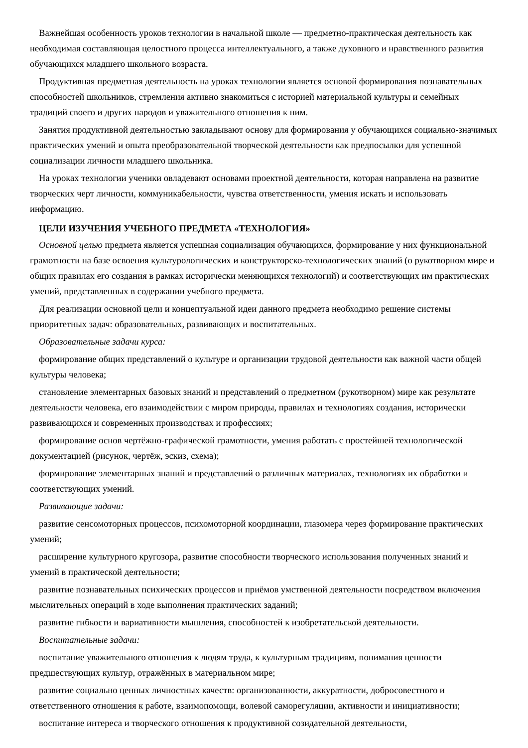Важнейшая особенность уроков технологии в начальной школе — предметно-практическая деятельность как необходимая составляющая целостного процесса интеллектуального, а также духовного и нравственного развития обучающихся младшего школьного возраста.
Продуктивная предметная деятельность на уроках технологии является основой формирования познавательных способностей школьников, стремления активно знакомиться с историей материальной культуры и семейных традиций своего и других народов и уважительного отношения к ним.
Занятия продуктивной деятельностью закладывают основу для формирования у обучающихся социально-значимых практических умений и опыта преобразовательной творческой деятельности как предпосылки для успешной социализации личности младшего школьника.
На уроках технологии ученики овладевают основами проектной деятельности, которая направлена на развитие творческих черт личности, коммуникабельности, чувства ответственности, умения искать и использовать информацию.
ЦЕЛИ ИЗУЧЕНИЯ УЧЕБНОГО ПРЕДМЕТА «ТЕХНОЛОГИЯ»
Основной целью предмета является успешная социализация обучающихся, формирование у них функциональной грамотности на базе освоения культурологических и конструкторско-технологических знаний (о рукотворном мире и общих правилах его создания в рамках исторически меняющихся технологий) и соответствующих им практических умений, представленных в содержании учебного предмета.
Для реализации основной цели и концептуальной идеи данного предмета необходимо решение системы приоритетных задач: образовательных, развивающих и воспитательных.
Образовательные задачи курса:
формирование общих представлений о культуре и организации трудовой деятельности как важной части общей культуры человека;
становление элементарных базовых знаний и представлений о предметном (рукотворном) мире как результате деятельности человека, его взаимодействии с миром природы, правилах и технологиях создания, исторически развивающихся и современных производствах и профессиях;
формирование основ чертёжно-графической грамотности, умения работать с простейшей технологической документацией (рисунок, чертёж, эскиз, схема);
формирование элементарных знаний и представлений о различных материалах, технологиях их обработки и соответствующих умений.
Развивающие задачи:
развитие сенсомоторных процессов, психомоторной координации, глазомера через формирование практических умений;
расширение культурного кругозора, развитие способности творческого использования полученных знаний и умений в практической деятельности;
развитие познавательных психических процессов и приёмов умственной деятельности посредством включения мыслительных операций в ходе выполнения практических заданий;
развитие гибкости и вариативности мышления, способностей к изобретательской деятельности.
Воспитательные задачи:
воспитание уважительного отношения к людям труда, к культурным традициям, понимания ценности предшествующих культур, отражённых в материальном мире;
развитие социально ценных личностных качеств: организованности, аккуратности, добросовестного и ответственного отношения к работе, взаимопомощи, волевой саморегуляции, активности и инициативности;
воспитание интереса и творческого отношения к продуктивной созидательной деятельности,